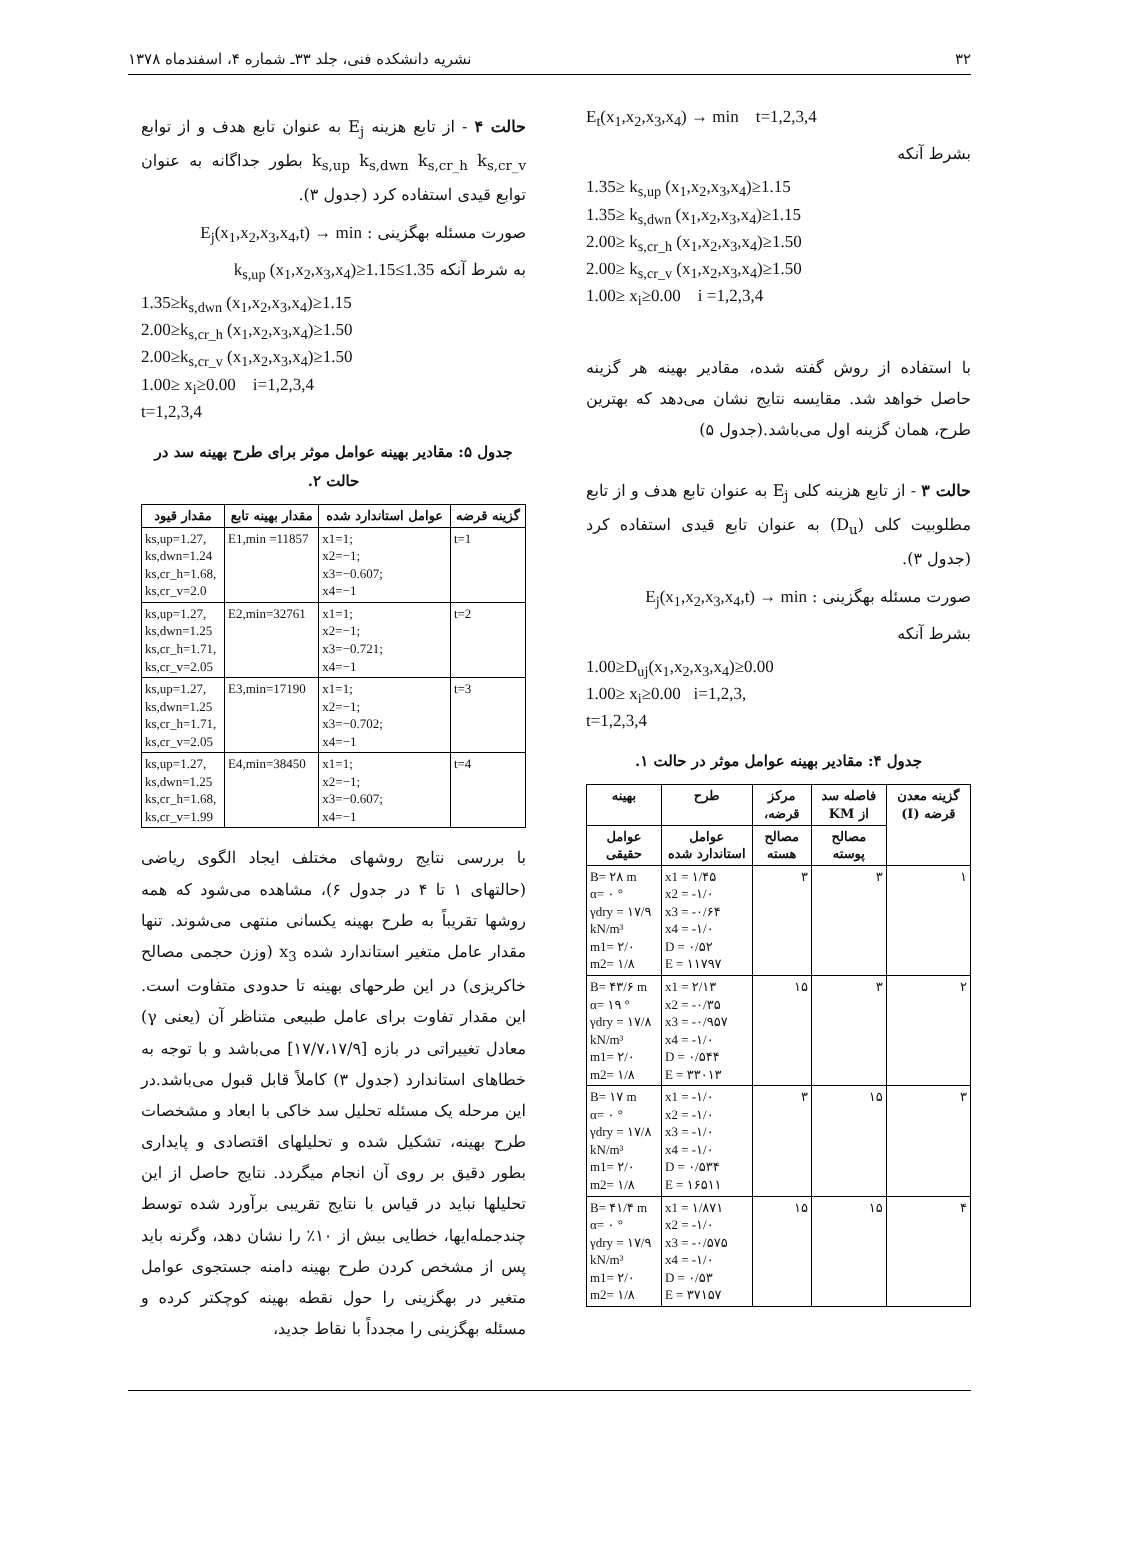۳۲ نشریه دانشکده فنی، جلد ۳۳ـ شماره ۴، اسفندماه ۱۳۷۸
E<sub>t</sub>(x<sub>1</sub>,x<sub>2</sub>,x<sub>3</sub>,x<sub>4</sub>) → min t=1,2,3,4
بشرط آنکه
1.35≥ k<sub>s,up</sub> (x<sub>1</sub>,x<sub>2</sub>,x<sub>3</sub>,x<sub>4</sub>)≥1.15
1.35≥ k<sub>s,dwn</sub> (x<sub>1</sub>,x<sub>2</sub>,x<sub>3</sub>,x<sub>4</sub>)≥1.15
2.00≥ k<sub>s,cr_h</sub> (x<sub>1</sub>,x<sub>2</sub>,x<sub>3</sub>,x<sub>4</sub>)≥1.50
2.00≥ k<sub>s,cr_v</sub> (x<sub>1</sub>,x<sub>2</sub>,x<sub>3</sub>,x<sub>4</sub>)≥1.50
1.00≥ x<sub>i</sub>≥0.00 i =1,2,3,4
با استفاده از روش گفته شده، مقادیر بهینه هر گزینه حاصل خواهد شد. مقایسه نتایج نشان می‌دهد که بهترین طرح، همان گزینه اول می‌باشد.(جدول ۵)
حالت ۳ - از تابع هزینه کلی E<sub>j</sub> به عنوان تابع هدف و از تابع مطلوبیت کلی (D<sub>u</sub>) به عنوان تابع قیدی استفاده کرد (جدول ۳).
صورت مسئله بهگزینی : E<sub>j</sub>(x<sub>1</sub>,x<sub>2</sub>,x<sub>3</sub>,x<sub>4</sub>,t) → min
بشرط آنکه
1.00≥D<sub>uj</sub>(x<sub>1</sub>,x<sub>2</sub>,x<sub>3</sub>,x<sub>4</sub>)≥0.00
1.00≥ x<sub>i</sub>≥0.00 i=1,2,3,
t=1,2,3,4
جدول ۴: مقادیر بهینه عوامل موثر در حالت ۱.
| گزینه معدن قرضه (I) | فاصله سد از KM | مرکز قرضه، | طرح | بهینه |
| --- | --- | --- | --- | --- |
| | مصالح پوسته | مصالح هسته | عوامل استاندارد شده | عوامل حقیقی |
| ۱ | ۳ | ۳ | x1 = ۱/۴۵ x2 = -۱/۰ x3 = -۰/۶۴ x4 = -۱/۰ D = ۰/۵۲ E = ۱۱۷۹۷ | B= ۲۸ m α= ۰ ° γdry = ۱۷/۹ kN/m³ m1= ۲/۰ m2= ۱/۸ |
| ۲ | ۳ | ۱۵ | x1 = ۲/۱۳ x2 = -۰/۳۵ x3 = -۰/۹۵۷ x4 = -۱/۰ D = ۰/۵۴۴ E = ۳۳۰۱۳ | B= ۴۳/۶ m α= ۱۹ ° γdry = ۱۷/۸ kN/m³ m1= ۲/۰ m2= ۱/۸ |
| ۳ | ۱۵ | ۳ | x1 = -۱/۰ x2 = -۱/۰ x3 = -۱/۰ x4 = -۱/۰ D = ۰/۵۳۴ E = ۱۶۵۱۱ | B= ۱۷ m α= ۰ ° γdry = ۱۷/۸ kN/m³ m1= ۲/۰ m2= ۱/۸ |
| ۴ | ۱۵ | ۱۵ | x1 = ۱/۸۷۱ x2 = -۱/۰ x3 = -۰/۵۷۵ x4 = -۱/۰ D = ۰/۵۳ E = ۳۷۱۵۷ | B= ۴۱/۴ m α= ۰ ° γdry = ۱۷/۹ kN/m³ m1= ۲/۰ m2= ۱/۸ |
حالت ۴ - از تابع هزینه E<sub>j</sub> به عنوان تابع هدف و از توابع k<sub>s,up</sub> k<sub>s,dwn</sub> k<sub>s,cr_h</sub> k<sub>s,cr_v</sub> بطور جداگانه به عنوان توابع قیدی استفاده کرد (جدول ۳).
صورت مسئله بهگزینی : E<sub>j</sub>(x<sub>1</sub>,x<sub>2</sub>,x<sub>3</sub>,x<sub>4</sub>,t) → min
به شرط آنکه 1.35≥k<sub>s,up</sub> (x<sub>1</sub>,x<sub>2</sub>,x<sub>3</sub>,x<sub>4</sub>)≥1.15
1.35≥k<sub>s,dwn</sub> (x<sub>1</sub>,x<sub>2</sub>,x<sub>3</sub>,x<sub>4</sub>)≥1.15
2.00≥k<sub>s,cr_h</sub> (x<sub>1</sub>,x<sub>2</sub>,x<sub>3</sub>,x<sub>4</sub>)≥1.50
2.00≥k<sub>s,cr_v</sub> (x<sub>1</sub>,x<sub>2</sub>,x<sub>3</sub>,x<sub>4</sub>)≥1.50
1.00≥ x<sub>i</sub>≥0.00 i=1,2,3,4
t=1,2,3,4
جدول ۵: مقادیر بهینه عوامل موثر برای طرح بهینه سد در حالت ۲.
| گزینه قرضه | عوامل استاندارد شده | مقدار بهینه تابع | مقدار قیود |
| --- | --- | --- | --- |
| t=1 | x1=1; x2=−1; x3=−0.607; x4=−1 | E1,min =11857 | ks,up=1.27, ks,dwn=1.24 ks,cr_h=1.68, ks,cr_v=2.0 |
| t=2 | x1=1; x2=−1; x3=−0.721; x4=−1 | E2,min=32761 | ks,up=1.27, ks,dwn=1.25 ks,cr_h=1.71, ks,cr_v=2.05 |
| t=3 | x1=1; x2=−1; x3=−0.702; x4=−1 | E3,min=17190 | ks,up=1.27, ks,dwn=1.25 ks,cr_h=1.71, ks,cr_v=2.05 |
| t=4 | x1=1; x2=−1; x3=−0.607; x4=−1 | E4,min=38450 | ks,up=1.27, ks,dwn=1.25 ks,cr_h=1.68, ks,cr_v=1.99 |
با بررسی نتایج روشهای مختلف ایجاد الگوی ریاضی (حالتهای ۱ تا ۴ در جدول ۶)، مشاهده می‌شود که همه روشها تقریباً به طرح بهینه یکسانی منتهی می‌شوند. تنها مقدار عامل متغیر استاندارد شده x<sub>3</sub> (وزن حجمی مصالح خاکریزی) در این طرحهای بهینه تا حدودی متفاوت است. این مقدار تفاوت برای عامل طبیعی متناظر آن (یعنی γ) معادل تغییراتی در بازه [۱۷/۷،۱۷/۹] می‌باشد و با توجه به خطاهای استاندارد (جدول ۳) کاملاً قابل قبول می‌باشد.در این مرحله یک مسئله تحلیل سد خاکی با ابعاد و مشخصات طرح بهینه، تشکیل شده و تحلیلهای اقتصادی و پایداری بطور دقیق بر روی آن انجام میگردد. نتایج حاصل از این تحلیلها نباید در قیاس با نتایج تقریبی برآورد شده توسط چندجمله‌ایها، خطایی بیش از ۱۰٪ را نشان دهد، وگرنه باید پس از مشخص کردن طرح بهینه دامنه جستجوی عوامل متغیر در بهگزینی را حول نقطه بهینه کوچکتر کرده و مسئله بهگزینی را مجدداً با نقاط جدید،